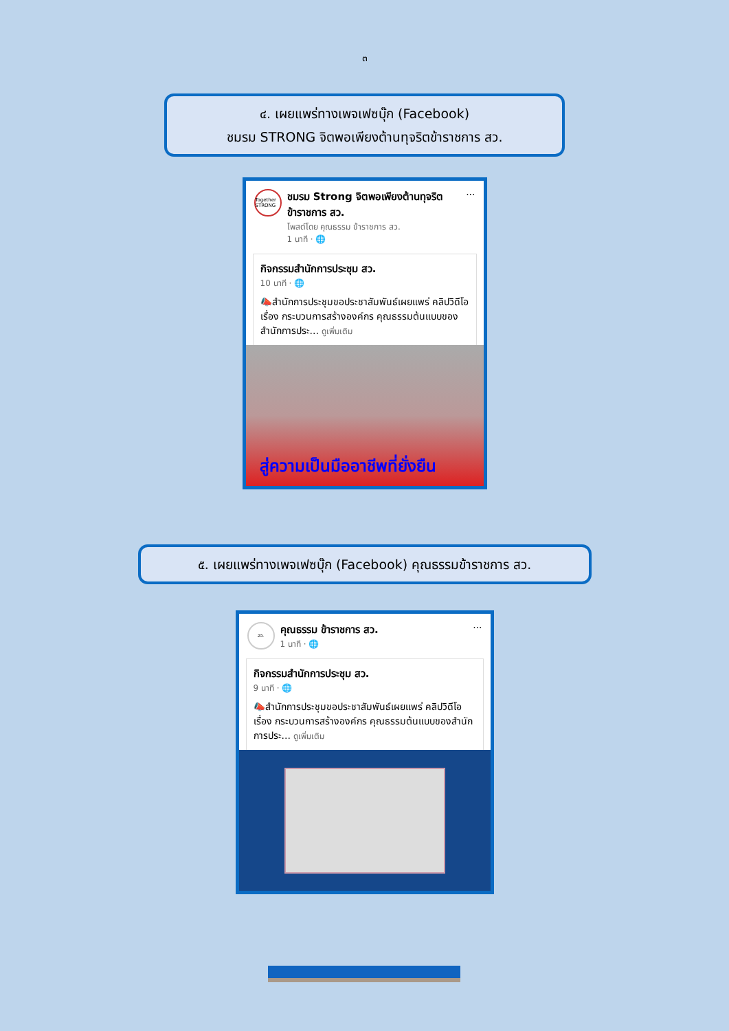๓
๔. เผยแพร่ทางเพจเฟซบุ๊ก (Facebook)
ชมรม STRONG จิตพอเพียงต้านทุจริตข้าราชการ สว.
Together STRONG
ชมรม Strong จิตพอเพียงต้านทุจริต ข้าราชการ สว.
โพสต์โดย คุณธรรม ข้าราชการ สว.
1 นาที · 🌐
···
กิจกรรมสำนักการประชุม สว.
10 นาที · 🌐
📣สำนักการประชุมขอประชาสัมพันธ์เผยแพร่ คลิปวิดีโอ เรื่อง กระบวนการสร้างองค์กร คุณธรรมต้นแบบของสำนักการประ... ดูเพิ่มเติม
สู่ความเป็นมืออาชีพที่ยั่งยืน
๕. เผยแพร่ทางเพจเฟซบุ๊ก (Facebook) คุณธรรมข้าราชการ สว.
สว.
คุณธรรม ข้าราชการ สว.
1 นาที · 🌐
···
กิจกรรมสำนักการประชุม สว.
9 นาที · 🌐
📣สำนักการประชุมขอประชาสัมพันธ์เผยแพร่ คลิปวิดีโอ เรื่อง กระบวนการสร้างองค์กร คุณธรรมต้นแบบของสำนักการประ... ดูเพิ่มเติม